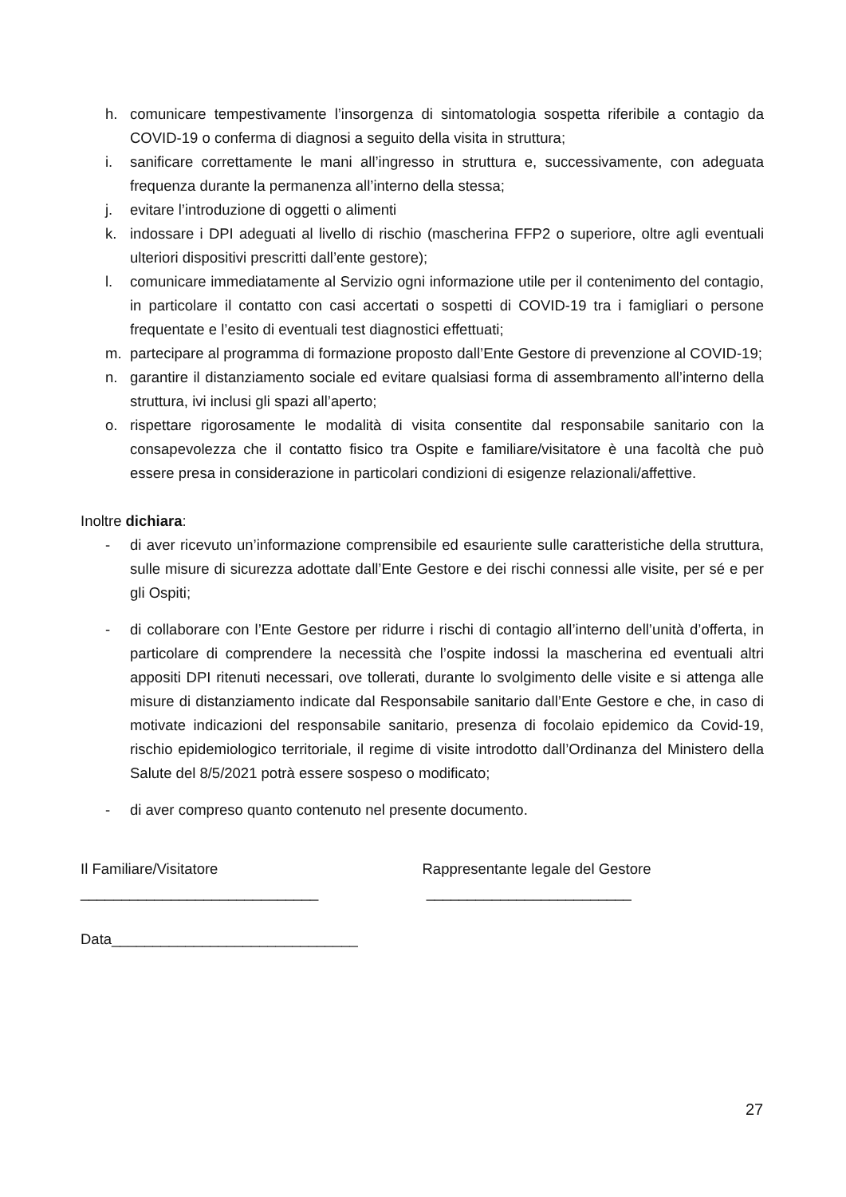h. comunicare tempestivamente l’insorgenza di sintomatologia sospetta riferibile a contagio da COVID-19 o conferma di diagnosi a seguito della visita in struttura;
i. sanificare correttamente le mani all’ingresso in struttura e, successivamente, con adeguata frequenza durante la permanenza all’interno della stessa;
j. evitare l’introduzione di oggetti o alimenti
k. indossare i DPI adeguati al livello di rischio (mascherina FFP2 o superiore, oltre agli eventuali ulteriori dispositivi prescritti dall’ente gestore);
l. comunicare immediatamente al Servizio ogni informazione utile per il contenimento del contagio, in particolare il contatto con casi accertati o sospetti di COVID-19 tra i famigliari o persone frequentate e l’esito di eventuali test diagnostici effettuati;
m. partecipare al programma di formazione proposto dall’Ente Gestore di prevenzione al COVID-19;
n. garantire il distanziamento sociale ed evitare qualsiasi forma di assembramento all’interno della struttura, ivi inclusi gli spazi all’aperto;
o. rispettare rigorosamente le modalità di visita consentite dal responsabile sanitario con la consapevolezza che il contatto fisico tra Ospite e familiare/visitatore è una facoltà che può essere presa in considerazione in particolari condizioni di esigenze relazionali/affettive.
Inoltre dichiara:
- di aver ricevuto un’informazione comprensibile ed esauriente sulle caratteristiche della struttura, sulle misure di sicurezza adottate dall’Ente Gestore e dei rischi connessi alle visite, per sé e per gli Ospiti;
- di collaborare con l’Ente Gestore per ridurre i rischi di contagio all’interno dell’unità d’offerta, in particolare di comprendere la necessità che l’ospite indossi la mascherina ed eventuali altri appositi DPI ritenuti necessari, ove tollerati, durante lo svolgimento delle visite e si attenga alle misure di distanziamento indicate dal Responsabile sanitario dall’Ente Gestore e che, in caso di motivate indicazioni del responsabile sanitario, presenza di focolaio epidemico da Covid-19, rischio epidemiologico territoriale, il regime di visite introdotto dall’Ordinanza del Ministero della Salute del 8/5/2021 potrà essere sospeso o modificato;
- di aver compreso quanto contenuto nel presente documento.
Il Familiare/Visitatore
_____________________________
Rappresentante legale del Gestore
_________________________
Data______________________________
27